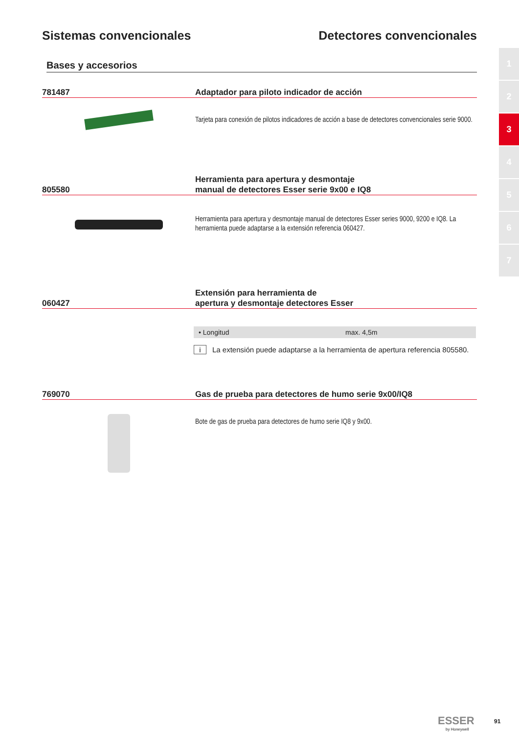Sistemas convencionales Detectores convencionales
1
2
3
4
5
6
7
Bases y accesorios
781487
Adaptador para piloto indicador de acción
Tarjeta para conexión de pilotos indicadores de acción a base de detectores convencionales serie 9000.
805580
Herramienta para apertura y desmontaje
manual de detectores Esser serie 9x00 e IQ8
Herramienta para apertura y desmontaje manual de detectores Esser series 9000, 9200 e IQ8. La herramienta puede adaptarse a la extensión referencia 060427.
060427
Extensión para herramienta de
apertura y desmontaje detectores Esser
| • Longitud | max. 4,5m |
i La extensión puede adaptarse a la herramienta de apertura referencia 805580.
769070
Gas de prueba para detectores de humo serie 9x00/IQ8
Bote de gas de prueba para detectores de humo serie IQ8 y 9x00.
ESSER
by Honeywell
91